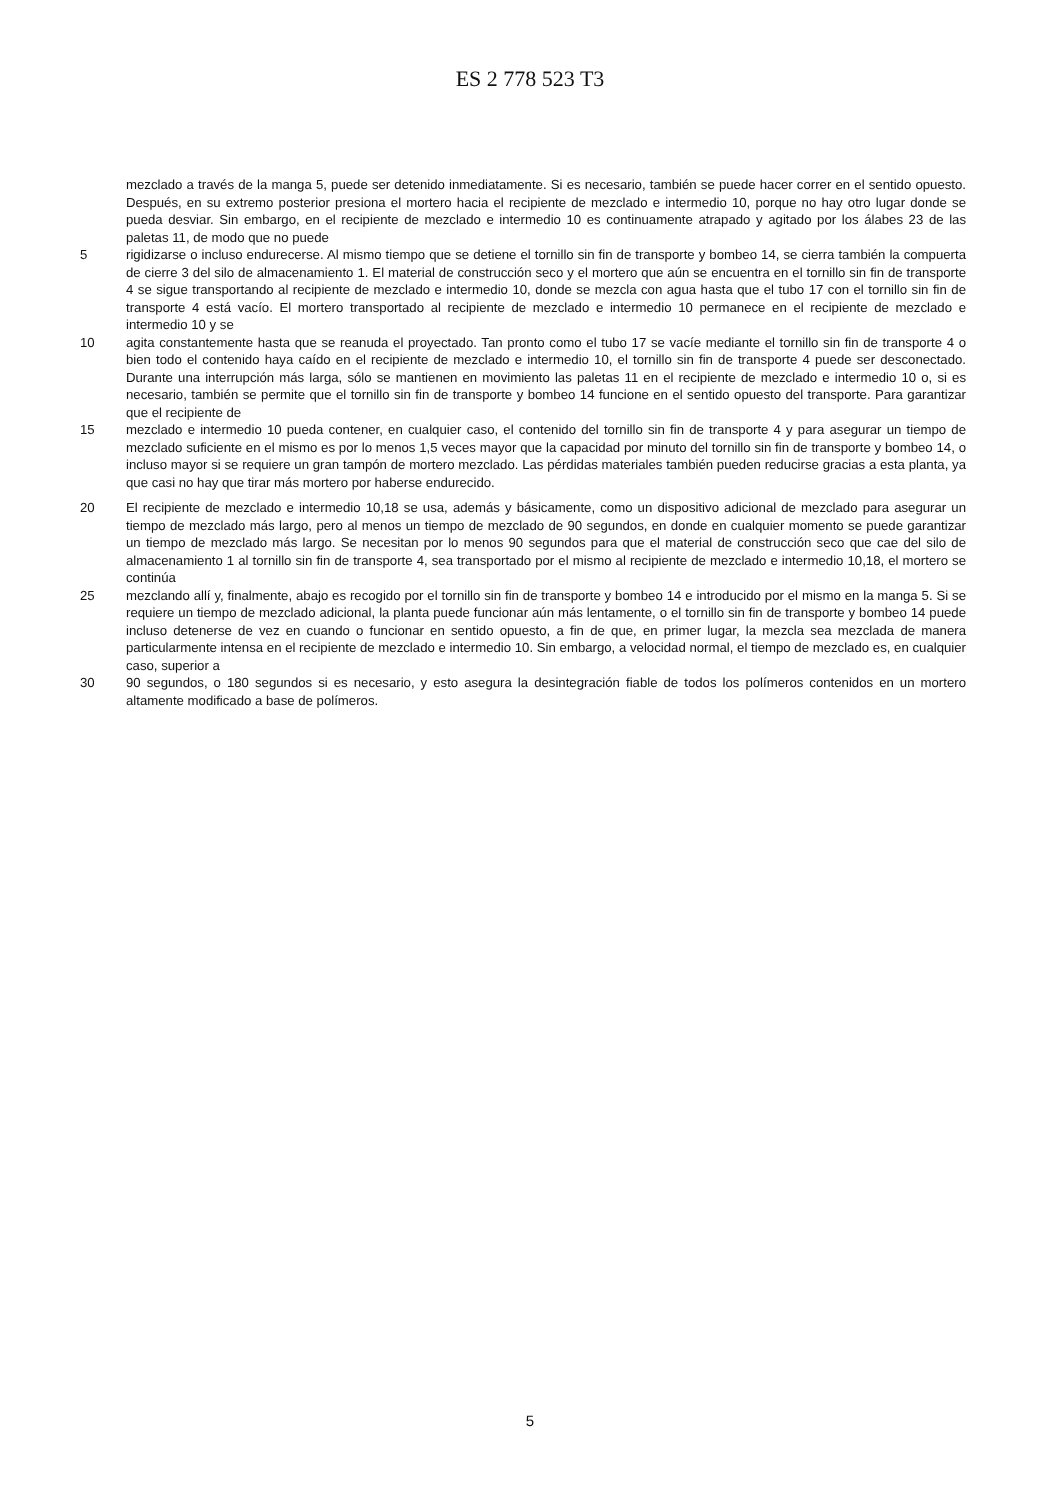ES 2 778 523 T3
mezclado a través de la manga 5, puede ser detenido inmediatamente. Si es necesario, también se puede hacer correr en el sentido opuesto. Después, en su extremo posterior presiona el mortero hacia el recipiente de mezclado e intermedio 10, porque no hay otro lugar donde se pueda desviar. Sin embargo, en el recipiente de mezclado e intermedio 10 es continuamente atrapado y agitado por los álabes 23 de las paletas 11, de modo que no puede
5 rigidizarse o incluso endurecerse. Al mismo tiempo que se detiene el tornillo sin fin de transporte y bombeo 14, se cierra también la compuerta de cierre 3 del silo de almacenamiento 1. El material de construcción seco y el mortero que aún se encuentra en el tornillo sin fin de transporte 4 se sigue transportando al recipiente de mezclado e intermedio 10, donde se mezcla con agua hasta que el tubo 17 con el tornillo sin fin de transporte 4 está vacío. El mortero transportado al recipiente de mezclado e intermedio 10 permanece en el recipiente de mezclado e intermedio 10 y se
10 agita constantemente hasta que se reanuda el proyectado. Tan pronto como el tubo 17 se vacíe mediante el tornillo sin fin de transporte 4 o bien todo el contenido haya caído en el recipiente de mezclado e intermedio 10, el tornillo sin fin de transporte 4 puede ser desconectado. Durante una interrupción más larga, sólo se mantienen en movimiento las paletas 11 en el recipiente de mezclado e intermedio 10 o, si es necesario, también se permite que el tornillo sin fin de transporte y bombeo 14 funcione en el sentido opuesto del transporte. Para garantizar que el recipiente de
15 mezclado e intermedio 10 pueda contener, en cualquier caso, el contenido del tornillo sin fin de transporte 4 y para asegurar un tiempo de mezclado suficiente en el mismo es por lo menos 1,5 veces mayor que la capacidad por minuto del tornillo sin fin de transporte y bombeo 14, o incluso mayor si se requiere un gran tampón de mortero mezclado. Las pérdidas materiales también pueden reducirse gracias a esta planta, ya que casi no hay que tirar más mortero por haberse endurecido.
20 El recipiente de mezclado e intermedio 10,18 se usa, además y básicamente, como un dispositivo adicional de mezclado para asegurar un tiempo de mezclado más largo, pero al menos un tiempo de mezclado de 90 segundos, en donde en cualquier momento se puede garantizar un tiempo de mezclado más largo. Se necesitan por lo menos 90 segundos para que el material de construcción seco que cae del silo de almacenamiento 1 al tornillo sin fin de transporte 4, sea transportado por el mismo al recipiente de mezclado e intermedio 10,18, el mortero se continúa
25 mezclando allí y, finalmente, abajo es recogido por el tornillo sin fin de transporte y bombeo 14 e introducido por el mismo en la manga 5. Si se requiere un tiempo de mezclado adicional, la planta puede funcionar aún más lentamente, o el tornillo sin fin de transporte y bombeo 14 puede incluso detenerse de vez en cuando o funcionar en sentido opuesto, a fin de que, en primer lugar, la mezcla sea mezclada de manera particularmente intensa en el recipiente de mezclado e intermedio 10. Sin embargo, a velocidad normal, el tiempo de mezclado es, en cualquier caso, superior a
30 90 segundos, o 180 segundos si es necesario, y esto asegura la desintegración fiable de todos los polímeros contenidos en un mortero altamente modificado a base de polímeros.
5